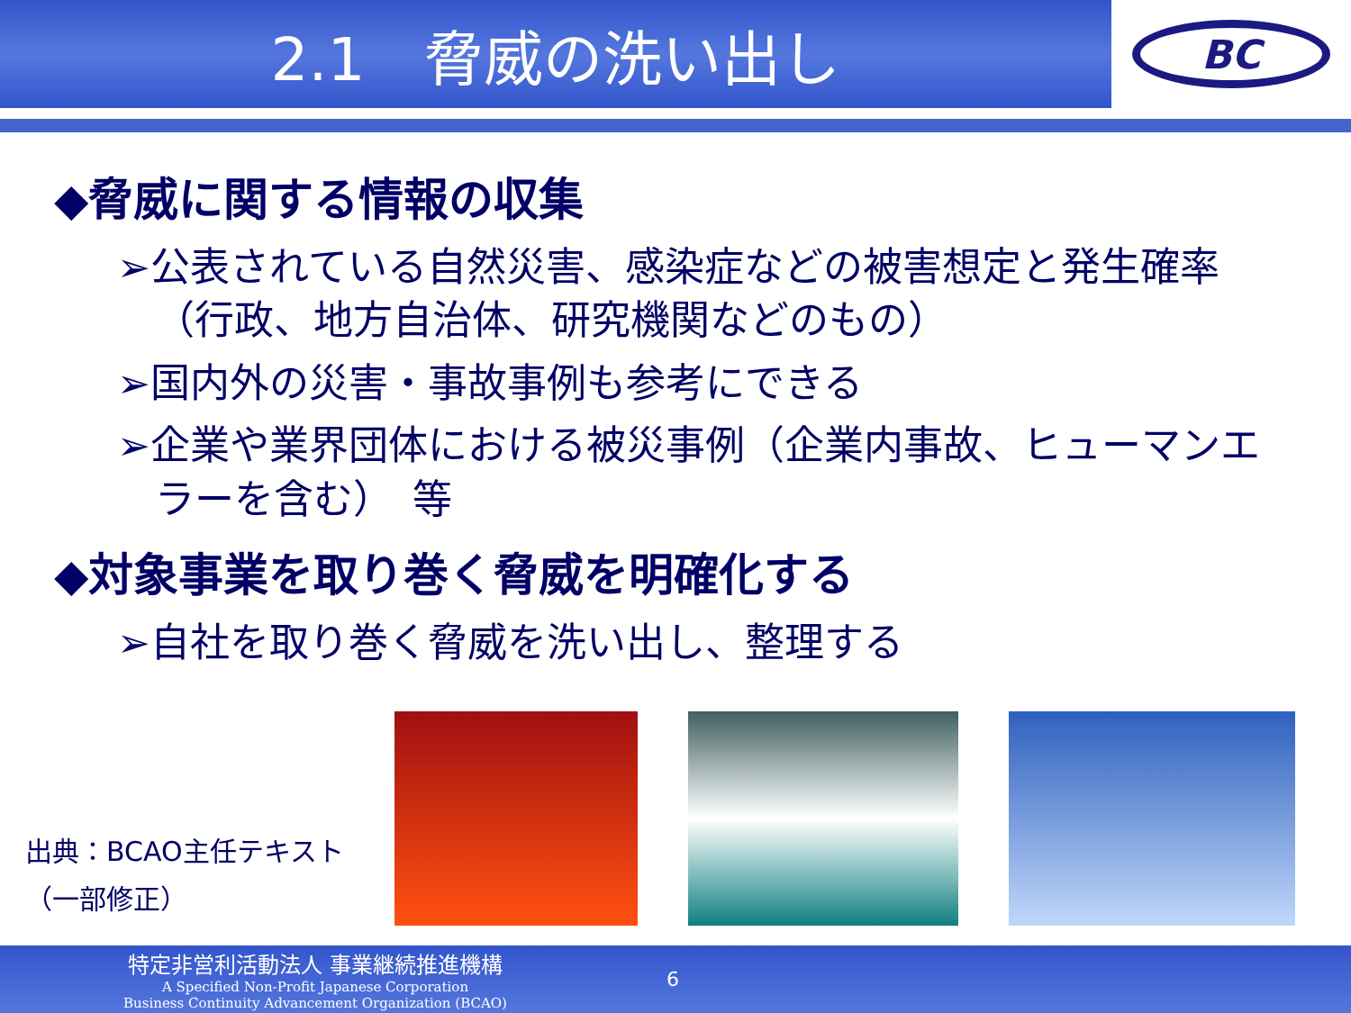2.1　脅威の洗い出し
BC
◆脅威に関する情報の収集
➢公表されている自然災害、感染症などの被害想定と発生確率（行政、地方自治体、研究機関などのもの）
➢国内外の災害・事故事例も参考にできる
➢企業や業界団体における被災事例（企業内事故、ヒューマンエラーを含む）　等
◆対象事業を取り巻く脅威を明確化する
➢自社を取り巻く脅威を洗い出し、整理する
出典：BCAO主任テキスト
（一部修正）
特定非営利活動法人 事業継続推進機構
A Specified Non-Profit Japanese Corporation
Business Continuity Advancement Organization (BCAO)
6